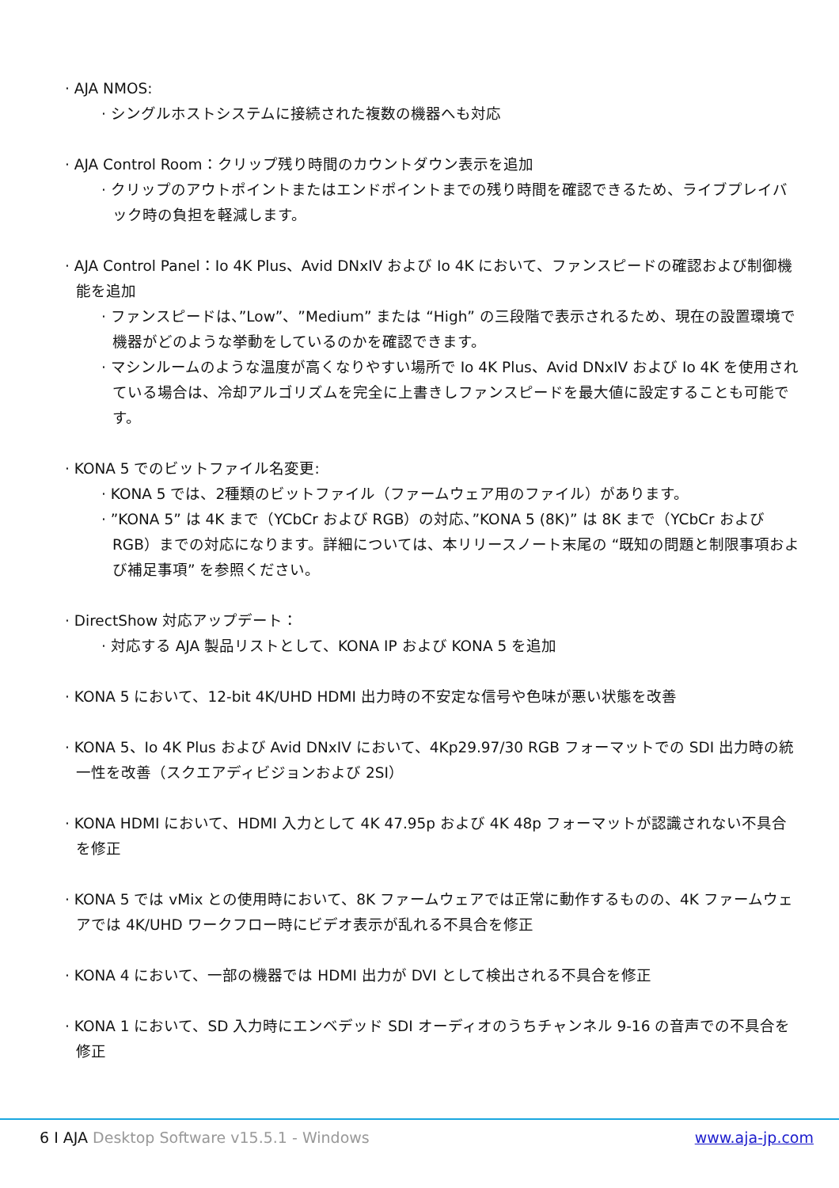· AJA NMOS:
· シングルホストシステムに接続された複数の機器へも対応
· AJA Control Room：クリップ残り時間のカウントダウン表示を追加
· クリップのアウトポイントまたはエンドポイントまでの残り時間を確認できるため、ライブプレイバック時の負担を軽減します。
· AJA Control Panel：Io 4K Plus、Avid DNxIV および Io 4K において、ファンスピードの確認および制御機能を追加
· ファンスピードは、”Low”、”Medium” または “High” の三段階で表示されるため、現在の設置環境で機器がどのような挙動をしているのかを確認できます。
· マシンルームのような温度が高くなりやすい場所で Io 4K Plus、Avid DNxIV および Io 4K を使用されている場合は、冷却アルゴリズムを完全に上書きしファンスピードを最大値に設定することも可能です。
· KONA 5 でのビットファイル名変更:
· KONA 5 では、2種類のビットファイル（ファームウェア用のファイル）があります。
· ”KONA 5” は 4K まで（YCbCr および RGB）の対応、”KONA 5 (8K)” は 8K まで（YCbCr および RGB）までの対応になります。詳細については、本リリースノート末尾の “既知の問題と制限事項および補足事項” を参照ください。
· DirectShow 対応アップデート：
· 対応する AJA 製品リストとして、KONA IP および KONA 5 を追加
· KONA 5 において、12-bit 4K/UHD HDMI 出力時の不安定な信号や色味が悪い状態を改善
· KONA 5、Io 4K Plus および Avid DNxIV において、4Kp29.97/30 RGB フォーマットでの SDI 出力時の統一性を改善（スクエアディビジョンおよび 2SI）
· KONA HDMI において、HDMI 入力として 4K 47.95p および 4K 48p フォーマットが認識されない不具合を修正
· KONA 5 では vMix との使用時において、8K ファームウェアでは正常に動作するものの、4K ファームウェアでは 4K/UHD ワークフロー時にビデオ表示が乱れる不具合を修正
· KONA 4 において、一部の機器では HDMI 出力が DVI として検出される不具合を修正
· KONA 1 において、SD 入力時にエンベデッド SDI オーディオのうちチャンネル 9-16 の音声での不具合を修正
6 I AJA Desktop Software v15.5.1 - Windows
www.aja-jp.com